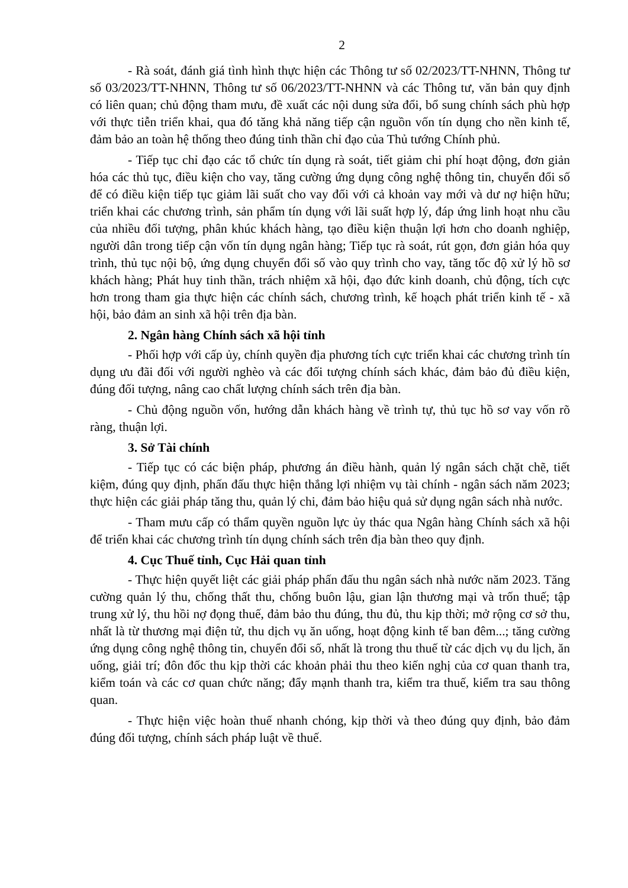2
- Rà soát, đánh giá tình hình thực hiện các Thông tư số 02/2023/TT-NHNN, Thông tư số 03/2023/TT-NHNN, Thông tư số 06/2023/TT-NHNN và các Thông tư, văn bản quy định có liên quan; chủ động tham mưu, đề xuất các nội dung sửa đổi, bổ sung chính sách phù hợp với thực tiễn triển khai, qua đó tăng khả năng tiếp cận nguồn vốn tín dụng cho nền kinh tế, đảm bảo an toàn hệ thống theo đúng tinh thần chỉ đạo của Thủ tướng Chính phủ.
- Tiếp tục chỉ đạo các tổ chức tín dụng rà soát, tiết giảm chi phí hoạt động, đơn giản hóa các thủ tục, điều kiện cho vay, tăng cường ứng dụng công nghệ thông tin, chuyển đổi số để có điều kiện tiếp tục giảm lãi suất cho vay đối với cả khoản vay mới và dư nợ hiện hữu; triển khai các chương trình, sản phẩm tín dụng với lãi suất hợp lý, đáp ứng linh hoạt nhu cầu của nhiều đối tượng, phân khúc khách hàng, tạo điều kiện thuận lợi hơn cho doanh nghiệp, người dân trong tiếp cận vốn tín dụng ngân hàng; Tiếp tục rà soát, rút gọn, đơn giản hóa quy trình, thủ tục nội bộ, ứng dụng chuyển đổi số vào quy trình cho vay, tăng tốc độ xử lý hồ sơ khách hàng; Phát huy tinh thần, trách nhiệm xã hội, đạo đức kinh doanh, chủ động, tích cực hơn trong tham gia thực hiện các chính sách, chương trình, kế hoạch phát triển kinh tế - xã hội, bảo đảm an sinh xã hội trên địa bàn.
2. Ngân hàng Chính sách xã hội tỉnh
- Phối hợp với cấp ủy, chính quyền địa phương tích cực triển khai các chương trình tín dụng ưu đãi đối với người nghèo và các đối tượng chính sách khác, đảm bảo đủ điều kiện, đúng đối tượng, nâng cao chất lượng chính sách trên địa bàn.
- Chủ động nguồn vốn, hướng dẫn khách hàng về trình tự, thủ tục hồ sơ vay vốn rõ ràng, thuận lợi.
3. Sở Tài chính
- Tiếp tục có các biện pháp, phương án điều hành, quản lý ngân sách chặt chẽ, tiết kiệm, đúng quy định, phấn đấu thực hiện thắng lợi nhiệm vụ tài chính - ngân sách năm 2023; thực hiện các giải pháp tăng thu, quản lý chi, đảm bảo hiệu quả sử dụng ngân sách nhà nước.
- Tham mưu cấp có thẩm quyền nguồn lực ủy thác qua Ngân hàng Chính sách xã hội để triển khai các chương trình tín dụng chính sách trên địa bàn theo quy định.
4. Cục Thuế tỉnh, Cục Hải quan tỉnh
- Thực hiện quyết liệt các giải pháp phấn đấu thu ngân sách nhà nước năm 2023. Tăng cường quản lý thu, chống thất thu, chống buôn lậu, gian lận thương mại và trốn thuế; tập trung xử lý, thu hồi nợ đọng thuế, đảm bảo thu đúng, thu đủ, thu kịp thời; mở rộng cơ sở thu, nhất là từ thương mại điện tử, thu dịch vụ ăn uống, hoạt động kinh tế ban đêm...; tăng cường ứng dụng công nghệ thông tin, chuyển đổi số, nhất là trong thu thuế từ các dịch vụ du lịch, ăn uống, giải trí; đôn đốc thu kịp thời các khoản phải thu theo kiến nghị của cơ quan thanh tra, kiểm toán và các cơ quan chức năng; đẩy mạnh thanh tra, kiểm tra thuế, kiểm tra sau thông quan.
- Thực hiện việc hoàn thuế nhanh chóng, kịp thời và theo đúng quy định, bảo đảm đúng đối tượng, chính sách pháp luật về thuế.